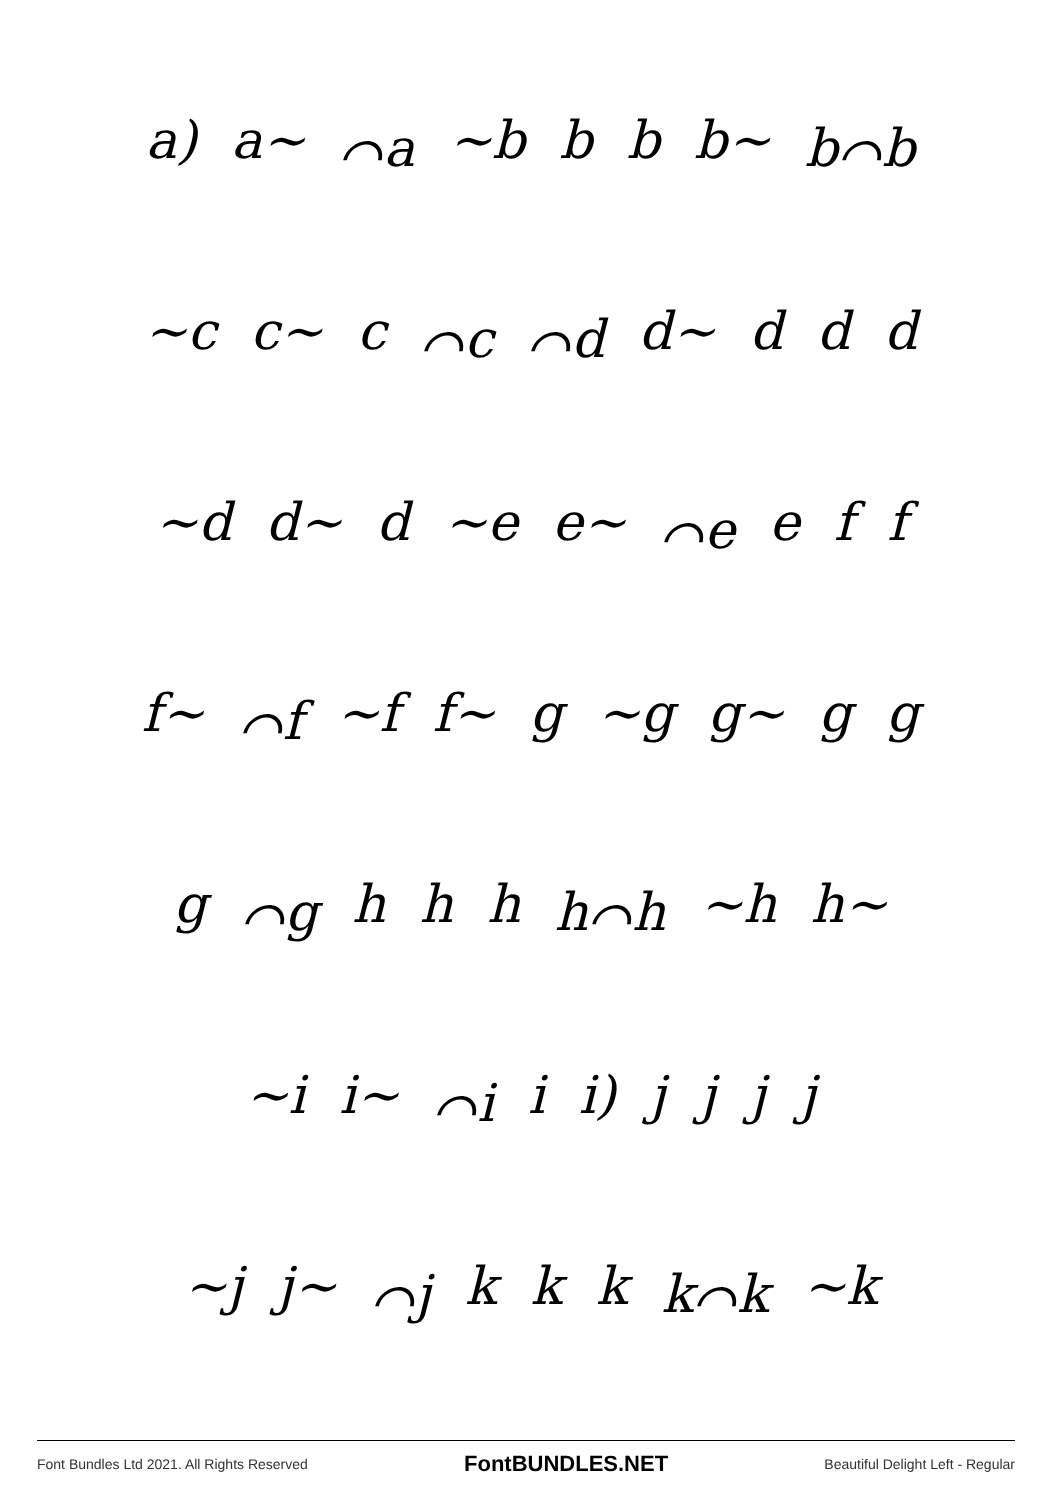a) a~ ⌒a ~b b b b~ b⌒b
~c c~ c ⌒c ⌒d d~ d d d
~d d~ d ~e e~ ⌒e e f f
f~ ⌒f ~f f~ g ~g g~ g g
g ⌒g h h h h⌒h ~h h~
~i i~ ⌒i i i) jjjj
~j j~ ⌒j k k k k⌒k ~k
Font Bundles Ltd 2021. All Rights Reserved FontBUNDLES.NET Beautiful Delight Left - Regular